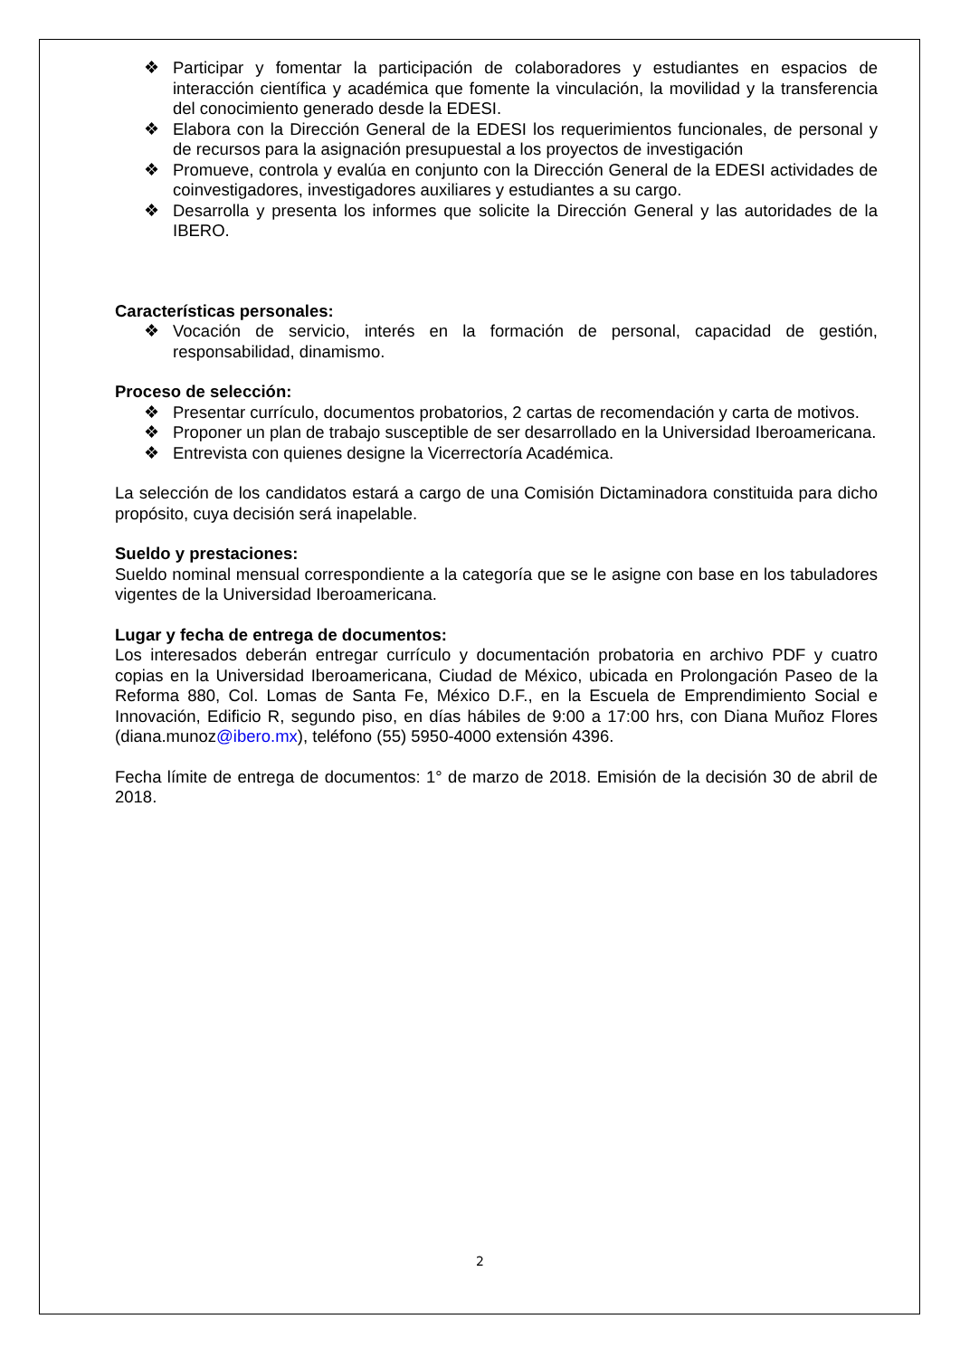❖ Participar y fomentar la participación de colaboradores y estudiantes en espacios de interacción científica y académica que fomente la vinculación, la movilidad y la transferencia del conocimiento generado desde la EDESI.
❖ Elabora con la Dirección General de la EDESI los requerimientos funcionales, de personal y de recursos para la asignación presupuestal a los proyectos de investigación
❖ Promueve, controla y evalúa en conjunto con la Dirección General de la EDESI actividades de coinvestigadores, investigadores auxiliares y estudiantes a su cargo.
❖ Desarrolla y presenta los informes que solicite la Dirección General y las autoridades de la IBERO.
Características personales:
❖ Vocación de servicio, interés en la formación de personal, capacidad de gestión, responsabilidad, dinamismo.
Proceso de selección:
❖ Presentar currículo, documentos probatorios, 2 cartas de recomendación y carta de motivos.
❖ Proponer un plan de trabajo susceptible de ser desarrollado en la Universidad Iberoamericana.
❖ Entrevista con quienes designe la Vicerrectoría Académica.
La selección de los candidatos estará a cargo de una Comisión Dictaminadora constituida para dicho propósito, cuya decisión será inapelable.
Sueldo y prestaciones:
Sueldo nominal mensual correspondiente a la categoría que se le asigne con base en los tabuladores vigentes de la Universidad Iberoamericana.
Lugar y fecha de entrega de documentos:
Los interesados deberán entregar currículo y documentación probatoria en archivo PDF y cuatro copias en la Universidad Iberoamericana, Ciudad de México, ubicada en Prolongación Paseo de la Reforma 880, Col. Lomas de Santa Fe, México D.F., en la Escuela de Emprendimiento Social e Innovación, Edificio R, segundo piso, en días hábiles de 9:00 a 17:00 hrs, con Diana Muñoz Flores (diana.munoz@ibero.mx), teléfono (55) 5950-4000 extensión 4396.
Fecha límite de entrega de documentos: 1° de marzo de 2018. Emisión de la decisión 30 de abril de 2018.
2